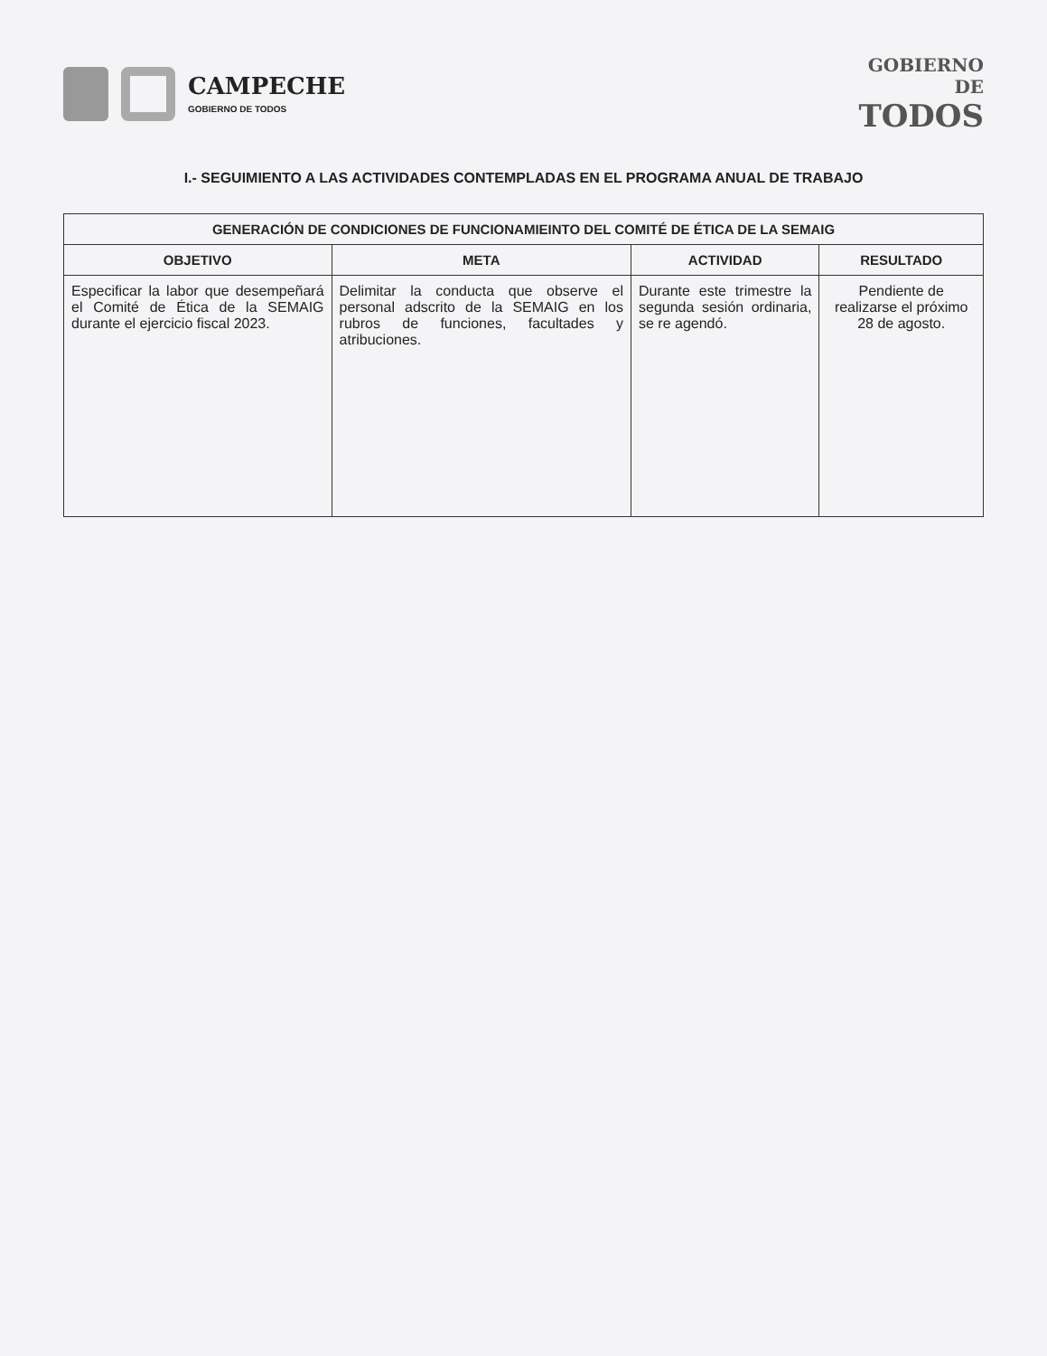CAMPECHE
GOBIERNO DE TODOS
GOBIERNO
DE
TODOS
I.- SEGUIMIENTO A LAS ACTIVIDADES CONTEMPLADAS EN EL PROGRAMA ANUAL DE TRABAJO
| GENERACIÓN DE CONDICIONES DE FUNCIONAMIEINTO DEL COMITÉ DE ÉTICA DE LA SEMAIG | | | |
| --- | --- | --- | --- |
| OBJETIVO | META | ACTIVIDAD | RESULTADO |
| Especificar la labor que desempeñará el Comité de Ética de la SEMAIG durante el ejercicio fiscal 2023. | Delimitar la conducta que observe el personal adscrito de la SEMAIG en los rubros de funciones, facultades y atribuciones. | Durante este trimestre la segunda sesión ordinaria, se re agendó. | Pendiente de realizarse el próximo 28 de agosto. |